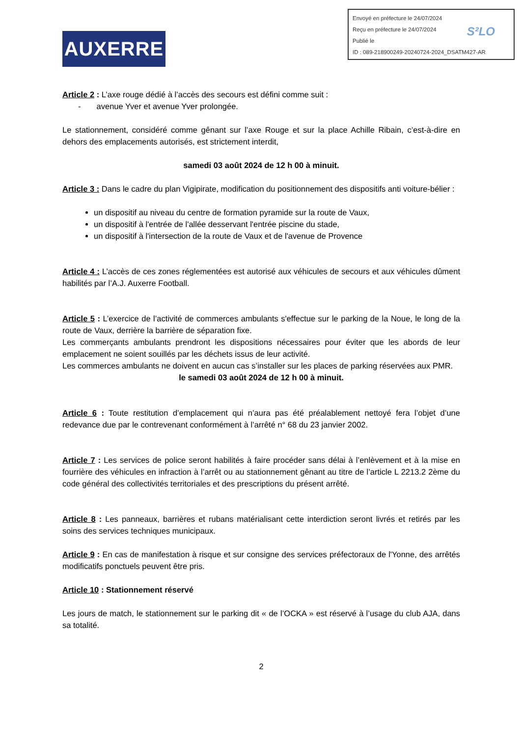AUXERRE
Envoyé en préfecture le 24/07/2024
Reçu en préfecture le 24/07/2024
Publié le
ID : 089-218900249-20240724-2024_DSATM427-AR
S²LO
Article 2 : L’axe rouge dédié à l’accès des secours est défini comme suit :
- avenue Yver et avenue Yver prolongée.
Le stationnement, considéré comme gênant sur l’axe Rouge et sur la place Achille Ribain, c’est-à-dire en dehors des emplacements autorisés, est strictement interdit,
samedi 03 août 2024 de 12 h 00 à minuit.
Article 3 : Dans le cadre du plan Vigipirate, modification du positionnement des dispositifs anti voiture-bélier :
un dispositif au niveau du centre de formation pyramide sur la route de Vaux,
un dispositif à l'entrée de l'allée desservant l'entrée piscine du stade,
un dispositif à l'intersection de la route de Vaux et de l'avenue de Provence
Article 4 : L’accès de ces zones réglementées est autorisé aux véhicules de secours et aux véhicules dûment habilités par l’A.J. Auxerre Football.
Article 5 : L’exercice de l’activité de commerces ambulants s'effectue sur le parking de la Noue, le long de la route de Vaux, derrière la barrière de séparation fixe.
Les commerçants ambulants prendront les dispositions nécessaires pour éviter que les abords de leur emplacement ne soient souillés par les déchets issus de leur activité.
Les commerces ambulants ne doivent en aucun cas s’installer sur les places de parking réservées aux PMR.
le samedi 03 août 2024 de 12 h 00 à minuit.
Article 6 : Toute restitution d’emplacement qui n’aura pas été préalablement nettoyé fera l’objet d’une redevance due par le contrevenant conformément à l’arrêté n° 68 du 23 janvier 2002.
Article 7 : Les services de police seront habilités à faire procéder sans délai à l’enlèvement et à la mise en fourrière des véhicules en infraction à l’arrêt ou au stationnement gênant au titre de l’article L 2213.2 2ème du code général des collectivités territoriales et des prescriptions du présent arrêté.
Article 8 : Les panneaux, barrières et rubans matérialisant cette interdiction seront livrés et retirés par les soins des services techniques municipaux.
Article 9 : En cas de manifestation à risque et sur consigne des services préfectoraux de l'Yonne, des arrêtés modificatifs ponctuels peuvent être pris.
Article 10 : Stationnement réservé
Les jours de match, le stationnement sur le parking dit « de l’OCKA » est réservé à l’usage du club AJA, dans sa totalité.
2